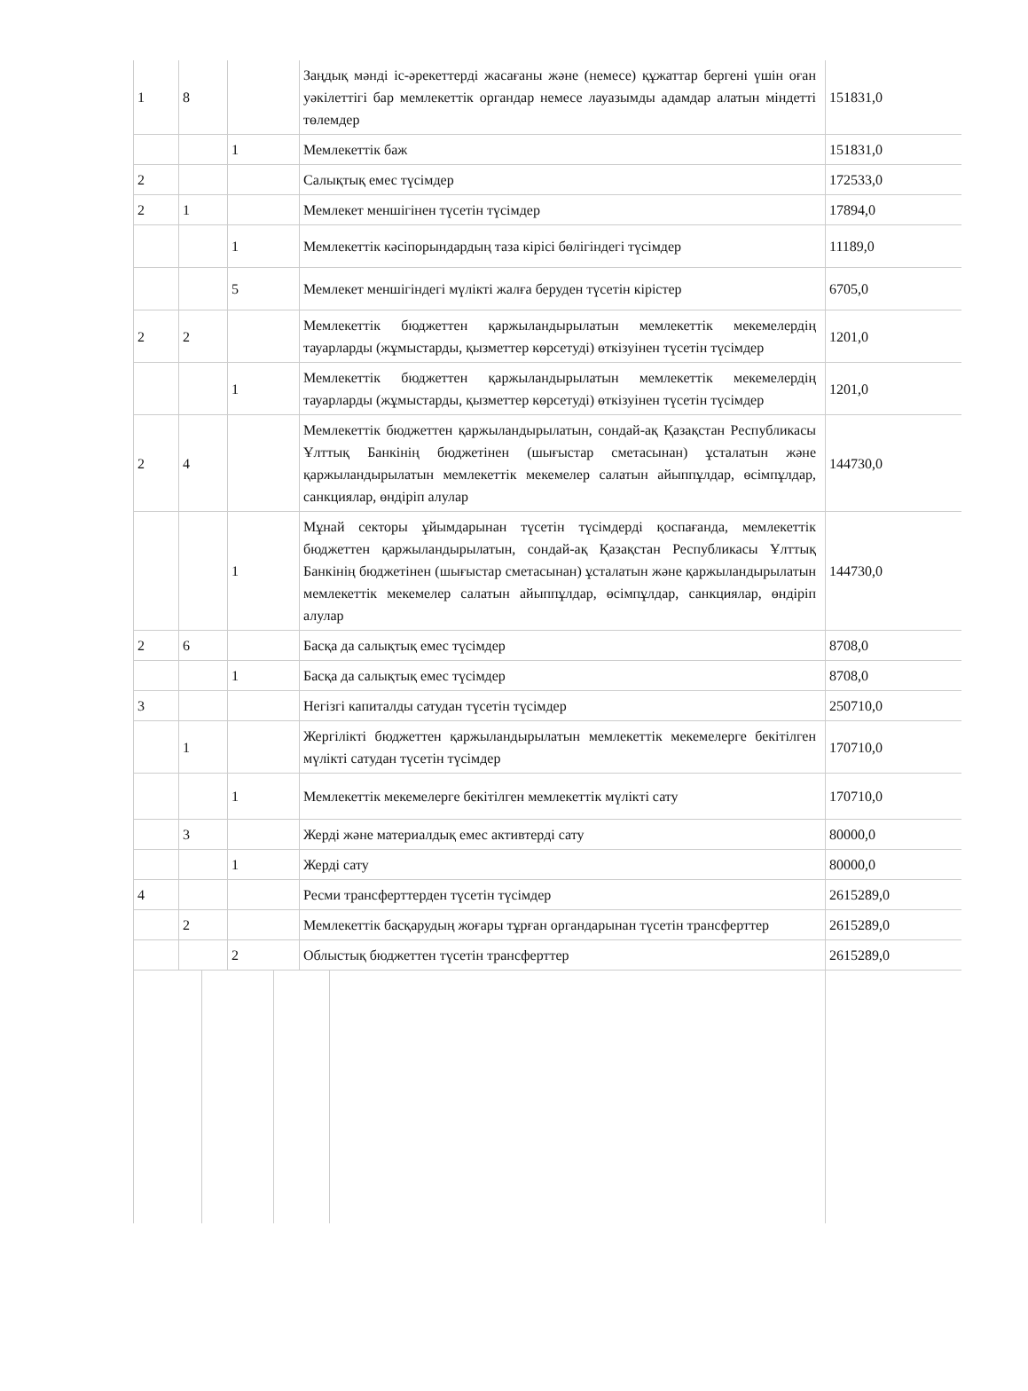| 1 | 8 | | Заңдық мәнді іс-әрекеттерді жасағаны және (немесе) құжаттар бергені үшін оған уәкілеттігі бар мемлекеттік органдар немесе лауазымды адамдар алатын міндетті төлемдер | 151831,0 |
| | | 1 | Мемлекеттік баж | 151831,0 |
| 2 | | | Салықтық емес түсімдер | 172533,0 |
| 2 | 1 | | Мемлекет меншігінен түсетін түсімдер | 17894,0 |
| | | 1 | Мемлекеттік кәсіпорындардың таза кірісі бөлігіндегі түсімдер | 11189,0 |
| | | 5 | Мемлекет меншігіндегі мүлікті жалға беруден түсетін кірістер | 6705,0 |
| 2 | 2 | | Мемлекеттік бюджеттен қаржыландырылатын мемлекеттік мекемелердің тауарларды (жұмыстарды, қызметтер көрсетуді) өткізуінен түсетін түсімдер | 1201,0 |
| | | 1 | Мемлекеттік бюджеттен қаржыландырылатын мемлекеттік мекемелердің тауарларды (жұмыстарды, қызметтер көрсетуді) өткізуінен түсетін түсімдер | 1201,0 |
| 2 | 4 | | Мемлекеттік бюджеттен қаржыландырылатын, сондай-ақ Қазақстан Республикасы Ұлттық Банкінің бюджетінен (шығыстар сметасынан) ұсталатын және қаржыландырылатын мемлекеттік мекемелер салатын айыппұлдар, өсімпұлдар, санкциялар, өндіріп алулар | 144730,0 |
| | | 1 | Мұнай секторы ұйымдарынан түсетін түсімдерді қоспағанда, мемлекеттік бюджеттен қаржыландырылатын, сондай-ақ Қазақстан Республикасы Ұлттық Банкінің бюджетінен (шығыстар сметасынан) ұсталатын және қаржыландырылатын мемлекеттік мекемелер салатын айыппұлдар, өсімпұлдар, санкциялар, өндіріп алулар | 144730,0 |
| 2 | 6 | | Басқа да салықтық емес түсімдер | 8708,0 |
| | | 1 | Басқа да салықтық емес түсімдер | 8708,0 |
| 3 | | | Негізгі капиталды сатудан түсетін түсімдер | 250710,0 |
| | 1 | | Жергілікті бюджеттен қаржыландырылатын мемлекеттік мекемелерге бекітілген мүлікті сатудан түсетін түсімдер | 170710,0 |
| | | 1 | Мемлекеттік мекемелерге бекітілген мемлекеттік мүлікті сату | 170710,0 |
| | 3 | | Жерді және материалдық емес активтерді сату | 80000,0 |
| | | 1 | Жерді сату | 80000,0 |
| 4 | | | Ресми трансферттерден түсетін түсімдер | 2615289,0 |
| | 2 | | Мемлекеттік басқарудың жоғары тұрған органдарынан түсетін трансферттер | 2615289,0 |
| | | 2 | Облыстық бюджеттен түсетін трансферттер | 2615289,0 |